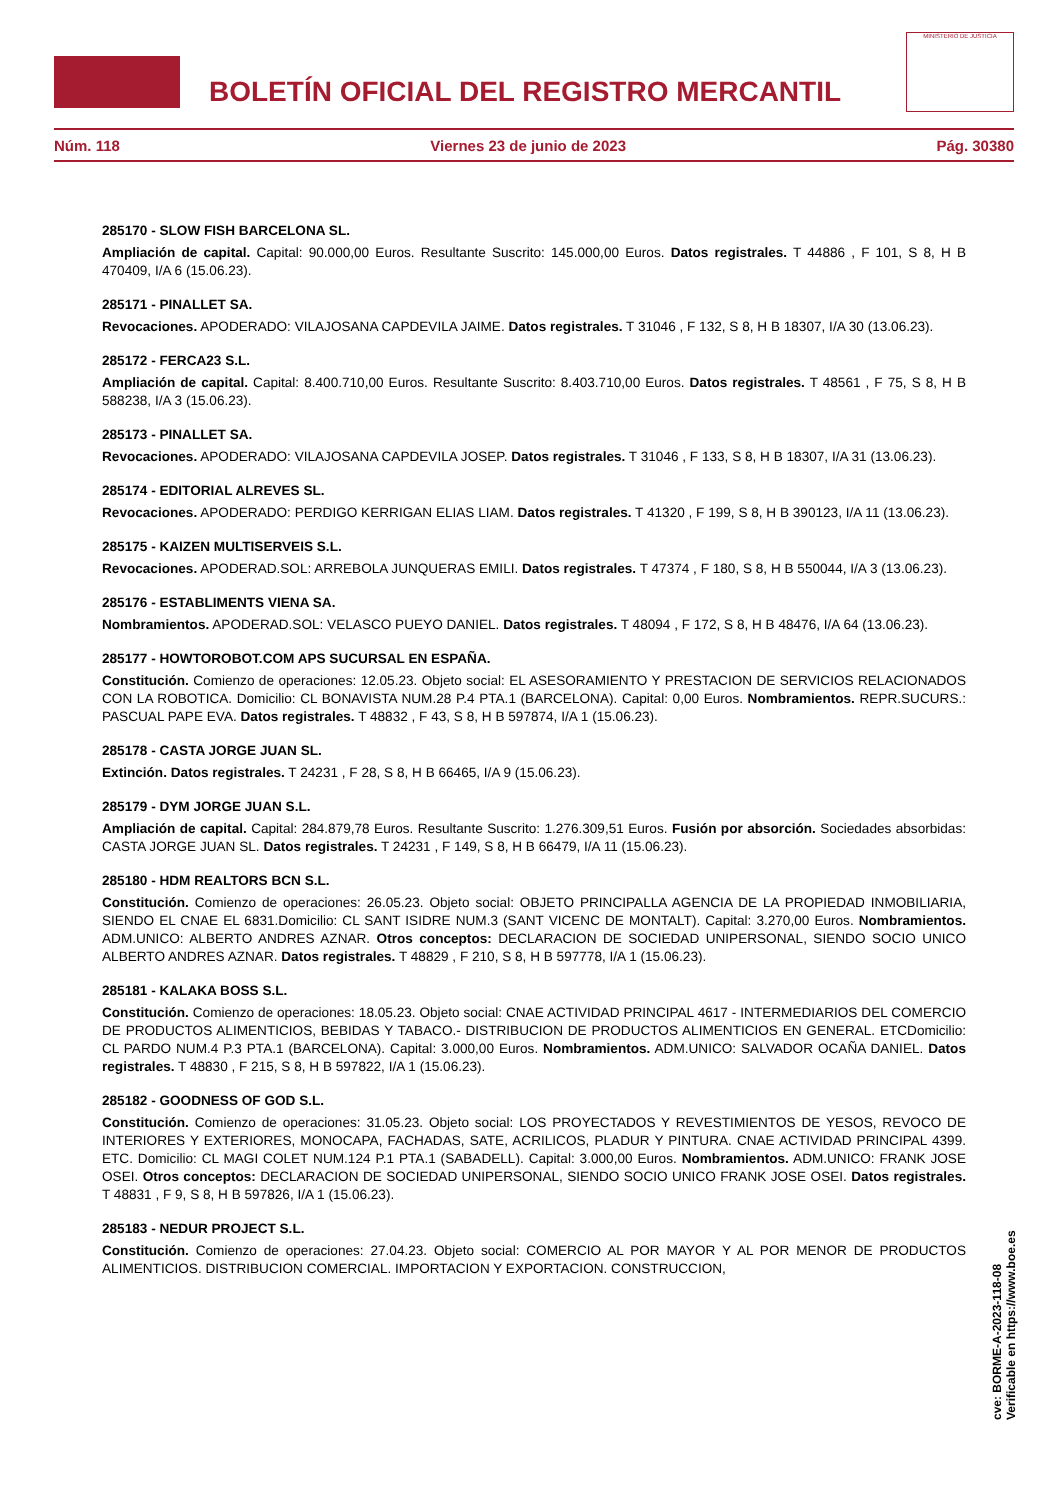BOLETÍN OFICIAL DEL REGISTRO MERCANTIL
MINISTERIO DE JUSTICIA
Núm. 118 Viernes 23 de junio de 2023 Pág. 30380
285170 - SLOW FISH BARCELONA SL.
Ampliación de capital. Capital: 90.000,00 Euros. Resultante Suscrito: 145.000,00 Euros. Datos registrales. T 44886 , F 101, S 8, H B 470409, I/A 6 (15.06.23).
285171 - PINALLET SA.
Revocaciones. APODERADO: VILAJOSANA CAPDEVILA JAIME. Datos registrales. T 31046 , F 132, S 8, H B 18307, I/A 30 (13.06.23).
285172 - FERCA23 S.L.
Ampliación de capital. Capital: 8.400.710,00 Euros. Resultante Suscrito: 8.403.710,00 Euros. Datos registrales. T 48561 , F 75, S 8, H B 588238, I/A 3 (15.06.23).
285173 - PINALLET SA.
Revocaciones. APODERADO: VILAJOSANA CAPDEVILA JOSEP. Datos registrales. T 31046 , F 133, S 8, H B 18307, I/A 31 (13.06.23).
285174 - EDITORIAL ALREVES SL.
Revocaciones. APODERADO: PERDIGO KERRIGAN ELIAS LIAM. Datos registrales. T 41320 , F 199, S 8, H B 390123, I/A 11 (13.06.23).
285175 - KAIZEN MULTISERVEIS S.L.
Revocaciones. APODERAD.SOL: ARREBOLA JUNQUERAS EMILI. Datos registrales. T 47374 , F 180, S 8, H B 550044, I/A 3 (13.06.23).
285176 - ESTABLIMENTS VIENA SA.
Nombramientos. APODERAD.SOL: VELASCO PUEYO DANIEL. Datos registrales. T 48094 , F 172, S 8, H B 48476, I/A 64 (13.06.23).
285177 - HOWTOROBOT.COM APS SUCURSAL EN ESPAÑA.
Constitución. Comienzo de operaciones: 12.05.23. Objeto social: EL ASESORAMIENTO Y PRESTACION DE SERVICIOS RELACIONADOS CON LA ROBOTICA. Domicilio: CL BONAVISTA NUM.28 P.4 PTA.1 (BARCELONA). Capital: 0,00 Euros. Nombramientos. REPR.SUCURS.: PASCUAL PAPE EVA. Datos registrales. T 48832 , F 43, S 8, H B 597874, I/A 1 (15.06.23).
285178 - CASTA JORGE JUAN SL.
Extinción. Datos registrales. T 24231 , F 28, S 8, H B 66465, I/A 9 (15.06.23).
285179 - DYM JORGE JUAN S.L.
Ampliación de capital. Capital: 284.879,78 Euros. Resultante Suscrito: 1.276.309,51 Euros. Fusión por absorción. Sociedades absorbidas: CASTA JORGE JUAN SL. Datos registrales. T 24231 , F 149, S 8, H B 66479, I/A 11 (15.06.23).
285180 - HDM REALTORS BCN S.L.
Constitución. Comienzo de operaciones: 26.05.23. Objeto social: OBJETO PRINCIPALLA AGENCIA DE LA PROPIEDAD INMOBILIARIA, SIENDO EL CNAE EL 6831.Domicilio: CL SANT ISIDRE NUM.3 (SANT VICENC DE MONTALT). Capital: 3.270,00 Euros. Nombramientos. ADM.UNICO: ALBERTO ANDRES AZNAR. Otros conceptos: DECLARACION DE SOCIEDAD UNIPERSONAL, SIENDO SOCIO UNICO ALBERTO ANDRES AZNAR. Datos registrales. T 48829 , F 210, S 8, H B 597778, I/A 1 (15.06.23).
285181 - KALAKA BOSS S.L.
Constitución. Comienzo de operaciones: 18.05.23. Objeto social: CNAE ACTIVIDAD PRINCIPAL 4617 - INTERMEDIARIOS DEL COMERCIO DE PRODUCTOS ALIMENTICIOS, BEBIDAS Y TABACO.- DISTRIBUCION DE PRODUCTOS ALIMENTICIOS EN GENERAL. ETCDomicilio: CL PARDO NUM.4 P.3 PTA.1 (BARCELONA). Capital: 3.000,00 Euros. Nombramientos. ADM.UNICO: SALVADOR OCAÑA DANIEL. Datos registrales. T 48830 , F 215, S 8, H B 597822, I/A 1 (15.06.23).
285182 - GOODNESS OF GOD S.L.
Constitución. Comienzo de operaciones: 31.05.23. Objeto social: LOS PROYECTADOS Y REVESTIMIENTOS DE YESOS, REVOCO DE INTERIORES Y EXTERIORES, MONOCAPA, FACHADAS, SATE, ACRILICOS, PLADUR Y PINTURA. CNAE ACTIVIDAD PRINCIPAL 4399. ETC. Domicilio: CL MAGI COLET NUM.124 P.1 PTA.1 (SABADELL). Capital: 3.000,00 Euros. Nombramientos. ADM.UNICO: FRANK JOSE OSEI. Otros conceptos: DECLARACION DE SOCIEDAD UNIPERSONAL, SIENDO SOCIO UNICO FRANK JOSE OSEI. Datos registrales. T 48831 , F 9, S 8, H B 597826, I/A 1 (15.06.23).
285183 - NEDUR PROJECT S.L.
Constitución. Comienzo de operaciones: 27.04.23. Objeto social: COMERCIO AL POR MAYOR Y AL POR MENOR DE PRODUCTOS ALIMENTICIOS. DISTRIBUCION COMERCIAL. IMPORTACION Y EXPORTACION. CONSTRUCCION,
cve: BORME-A-2023-118-08
Verificable en https://www.boe.es